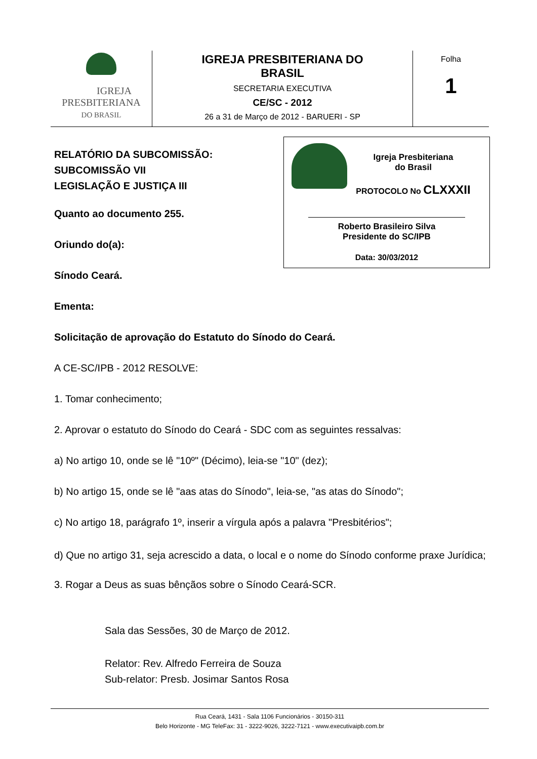| IGREJA PRESBITERIANA DO BRASIL | IGREJA PRESBITERIANA DO BRASIL SECRETARIA EXECUTIVA CE/SC - 2012 26 a 31 de Março de 2012 - BARUERI - SP | Folha 1 |
Igreja Presbiteriana
do Brasil
PROTOCOLO No CLXXXII
Roberto Brasileiro Silva
Presidente do SC/IPB
Data: 30/03/2012
RELATÓRIO DA SUBCOMISSÃO:
SUBCOMISSÃO VII
LEGISLAÇÃO E JUSTIÇA III
Quanto ao documento 255.
Oriundo do(a):
Sínodo Ceará.
Ementa:
Solicitação de aprovação do Estatuto do Sínodo do Ceará.
A CE-SC/IPB - 2012 RESOLVE:
1. Tomar conhecimento;
2. Aprovar o estatuto do Sínodo do Ceará - SDC com as seguintes ressalvas:
a) No artigo 10, onde se lê "10º" (Décimo), leia-se "10" (dez);
b) No artigo 15, onde se lê "aas atas do Sínodo", leia-se, "as atas do Sínodo";
c) No artigo 18, parágrafo 1º, inserir a vírgula após a palavra "Presbitérios";
d) Que no artigo 31, seja acrescido a data, o local e o nome do Sínodo conforme praxe Jurídica;
3. Rogar a Deus as suas bênçãos sobre o Sínodo Ceará-SCR.
Sala das Sessões, 30 de Março de 2012.
Relator: Rev. Alfredo Ferreira de Souza
Sub-relator: Presb. Josimar Santos Rosa
Rua Ceará, 1431 - Sala 1106 Funcionários - 30150-311
Belo Horizonte - MG TeleFax: 31 - 3222-9026, 3222-7121 - www.executivaipb.com.br